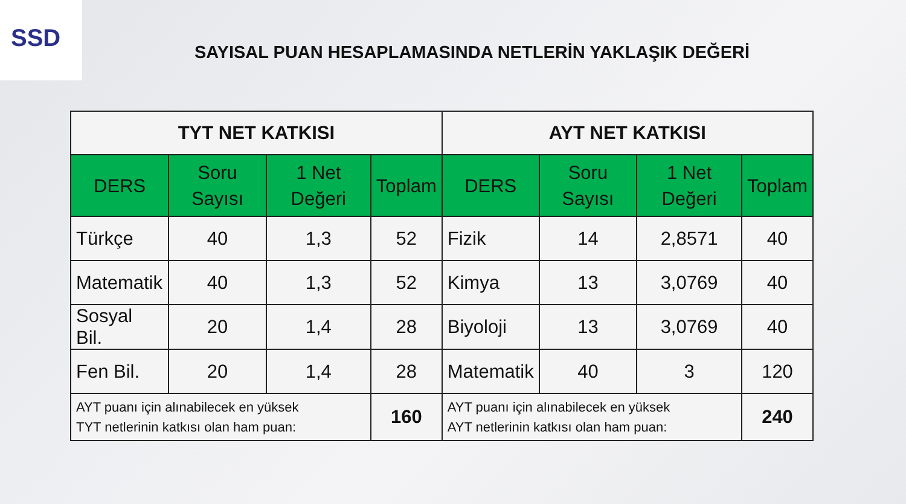SSD
SAYISAL PUAN HESAPLAMASINDA NETLERİN YAKLAŞIK DEĞERİ
| TYT NET KATKISI | | | | AYT NET KATKISI | | | |
| --- | --- | --- | --- | --- | --- | --- | --- |
| DERS | Soru Sayısı | 1 Net Değeri | Toplam | DERS | Soru Sayısı | 1 Net Değeri | Toplam |
| Türkçe | 40 | 1,3 | 52 | Fizik | 14 | 2,8571 | 40 |
| Matematik | 40 | 1,3 | 52 | Kimya | 13 | 3,0769 | 40 |
| Sosyal Bil. | 20 | 1,4 | 28 | Biyoloji | 13 | 3,0769 | 40 |
| Fen Bil. | 20 | 1,4 | 28 | Matematik | 40 | 3 | 120 |
| AYT puanı için alınabilecek en yüksek TYT netlerinin katkısı olan ham puan: | | | 160 | AYT puanı için alınabilecek en yüksek AYT netlerinin katkısı olan ham puan: | | | 240 |